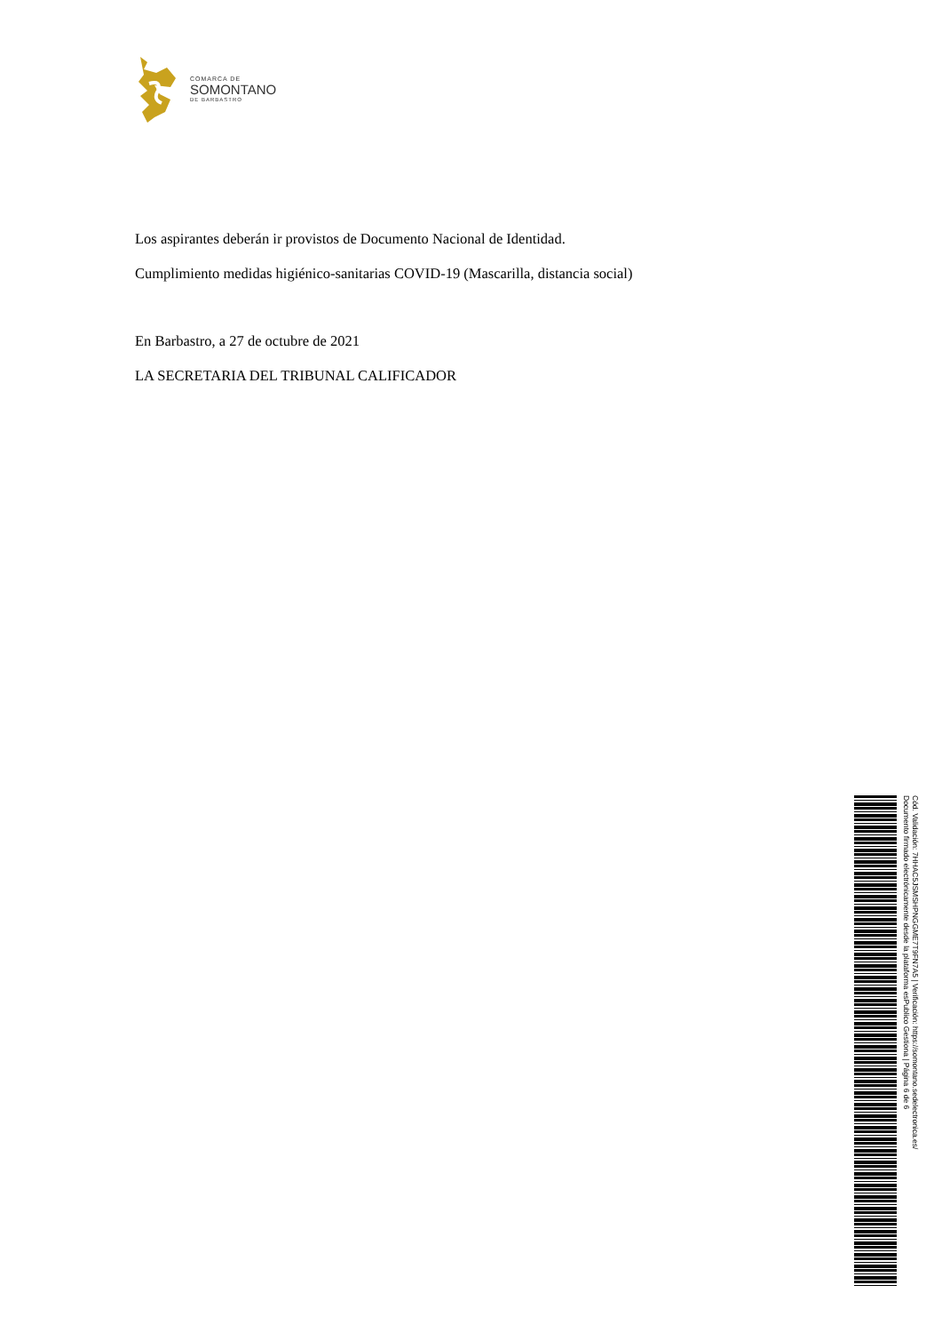COMARCA DE
SOMONTANO
DE BARBASTRO
Los aspirantes deberán ir provistos de Documento Nacional de Identidad.
Cumplimiento medidas higiénico-sanitarias COVID-19 (Mascarilla, distancia social)
En Barbastro, a 27 de octubre de 2021
LA SECRETARIA DEL TRIBUNAL CALIFICADOR
Cód. Validación: 7HHAC5JSMSHPNGGME7T9FN7A5 | Verificación: https://somontano.sedelectronica.es/
Documento firmado electrónicamente desde la plataforma esPublico Gestiona | Página 6 de 6